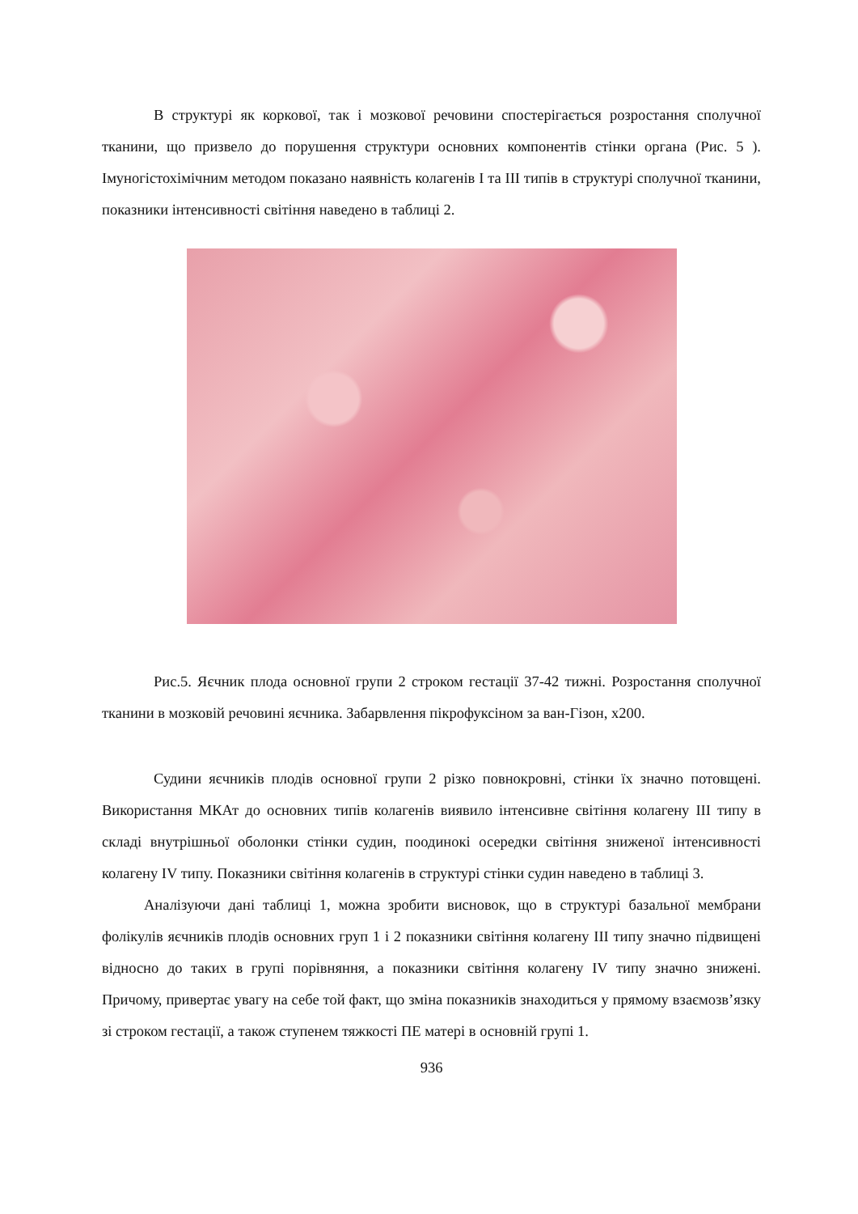В структурі як коркової, так і мозкової речовини спостерігається розростання сполучної тканини, що призвело до порушення структури основних компонентів стінки органа (Рис. 5 ). Імуногістохімічним методом показано наявність колагенів І та ІІІ типів в структурі сполучної тканини, показники інтенсивності світіння наведено в таблиці 2.
Рис.5. Яєчник плода основної групи 2 строком гестації 37-42 тижні. Розростання сполучної тканини в мозковій речовині яєчника. Забарвлення пікрофуксіном за ван-Гізон, х200.
Судини яєчників плодів основної групи 2 різко повнокровні, стінки їх значно потовщені. Використання МКАт до основних типів колагенів виявило інтенсивне світіння колагену ІІІ типу в складі внутрішньої оболонки стінки судин, поодинокі осередки світіння зниженої інтенсивності колагену IV типу. Показники світіння колагенів в структурі стінки судин наведено в таблиці 3.
Аналізуючи дані таблиці 1, можна зробити висновок, що в структурі базальної мембрани фолікулів яєчників плодів основних груп 1 і 2 показники світіння колагену ІІІ типу значно підвищені відносно до таких в групі порівняння, а показники світіння колагену IV типу значно знижені. Причому, привертає увагу на себе той факт, що зміна показників знаходиться у прямому взаємозв’язку зі строком гестації, а також ступенем тяжкості ПЕ матері в основній групі 1.
936